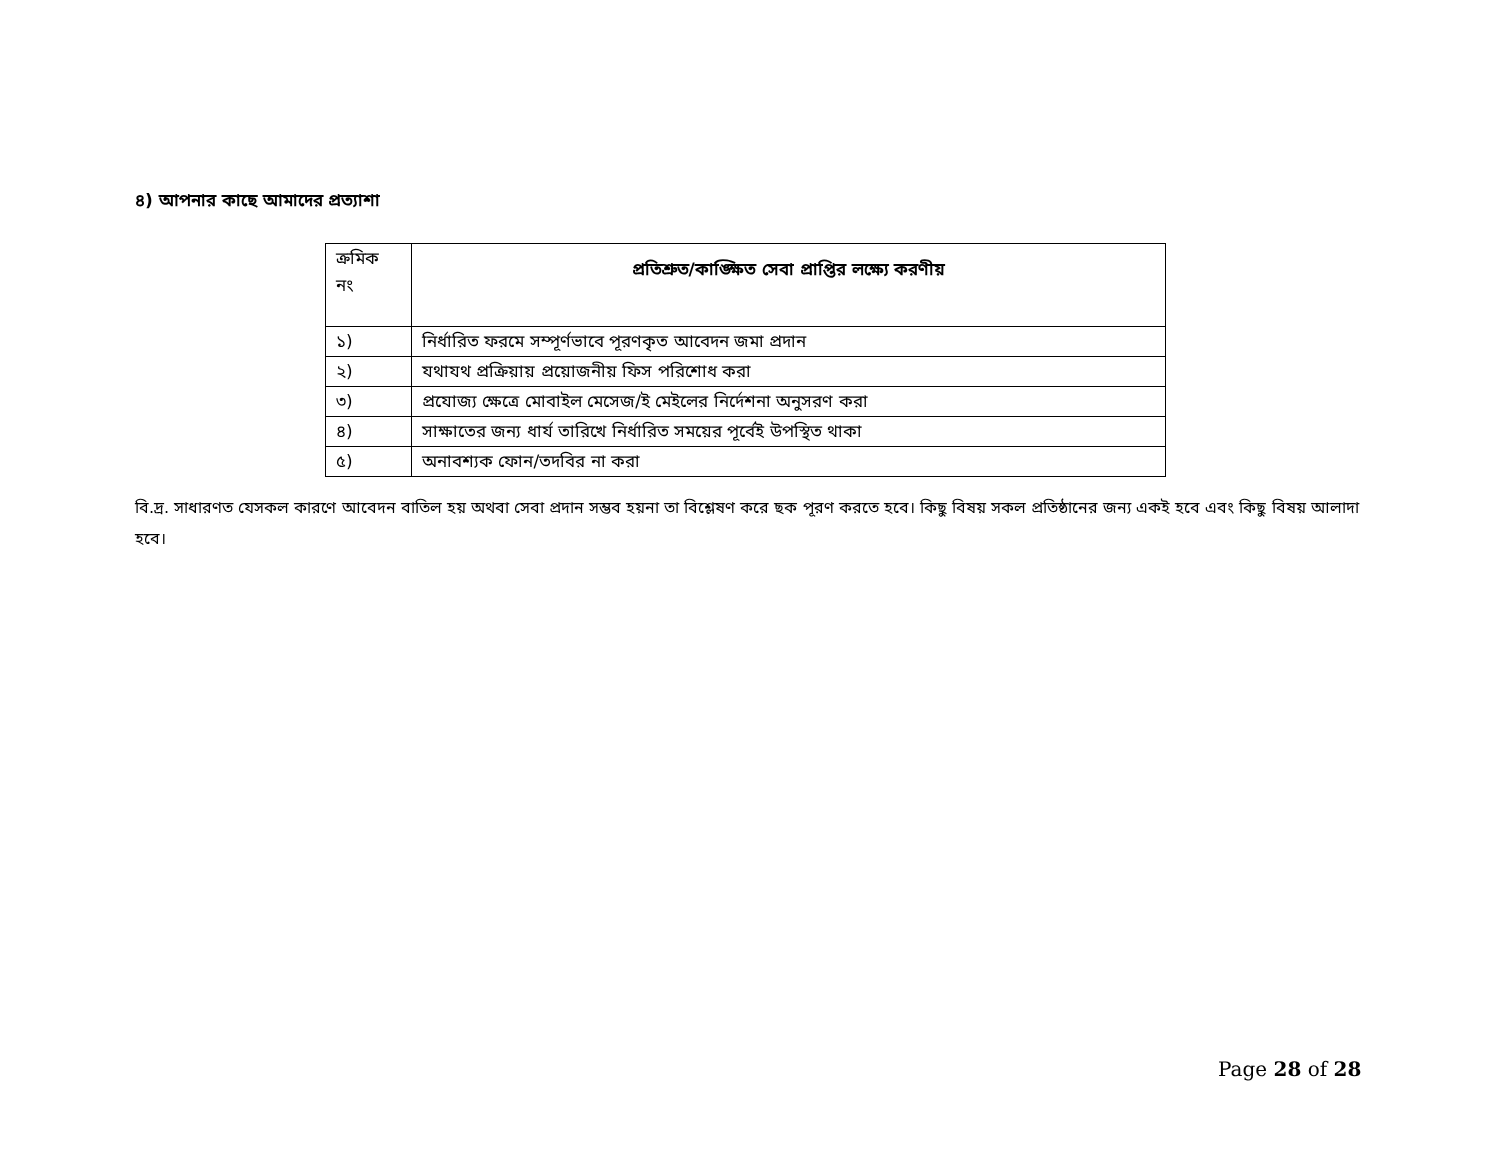৪) আপনার কাছে আমাদের প্রত্যাশা
| ক্রমিক নং | প্রতিশ্রুত/কাঙ্ক্ষিত সেবা প্রাপ্তির লক্ষ্যে করণীয় |
| ১) | নির্ধারিত ফরমে সম্পূর্ণভাবে পূরণকৃত আবেদন জমা প্রদান |
| ২) | যথাযথ প্রক্রিয়ায় প্রয়োজনীয় ফিস পরিশোধ করা |
| ৩) | প্রযোজ্য ক্ষেত্রে মোবাইল মেসেজ/ই মেইলের নির্দেশনা অনুসরণ করা |
| ৪) | সাক্ষাতের জন্য ধার্য তারিখে নির্ধারিত সময়ের পূর্বেই উপস্থিত থাকা |
| ৫) | অনাবশ্যক ফোন/তদবির না করা |
বি.দ্র. সাধারণত যেসকল কারণে আবেদন বাতিল হয় অথবা সেবা প্রদান সম্ভব হয়না তা বিশ্লেষণ করে ছক পূরণ করতে হবে। কিছু বিষয় সকল প্রতিষ্ঠানের জন্য একই হবে এবং কিছু বিষয় আলাদা হবে।
Page 28 of 28